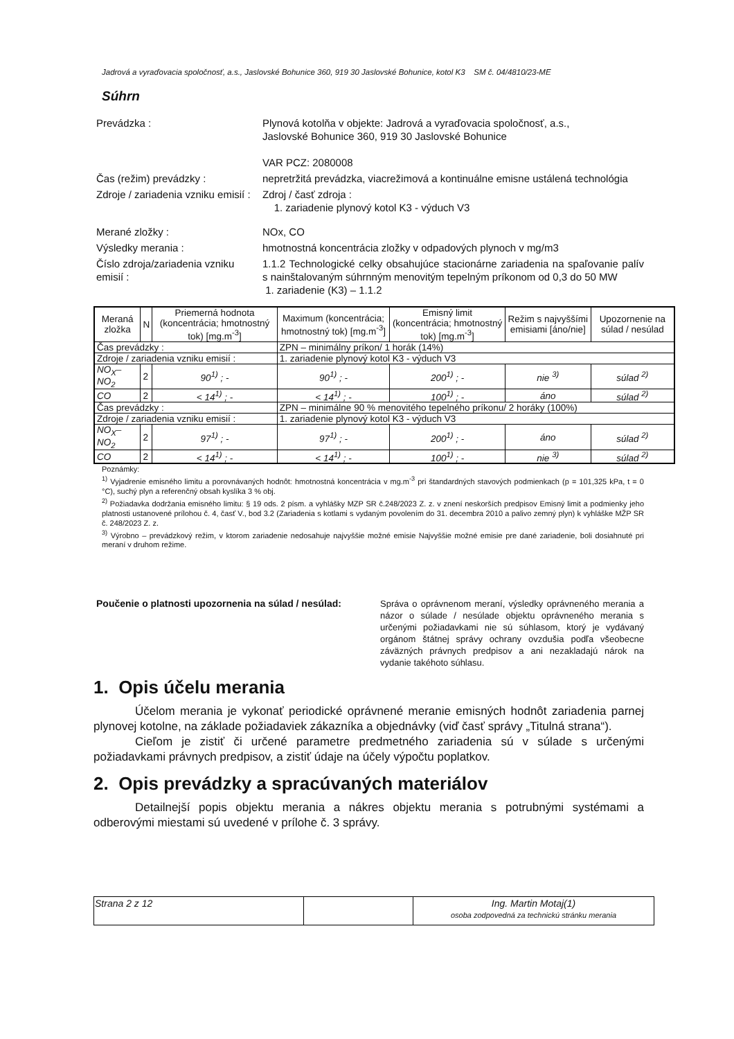Jadrová a vyraďovacia spoločnosť, a.s., Jaslovské Bohunice 360, 919 30 Jaslovské Bohunice, kotol K3 SM č. 04/4810/23-ME
Súhrn
Prevádzka : Plynová kotolňa v objekte: Jadrová a vyraďovacia spoločnosť, a.s.,
Jaslovské Bohunice 360, 919 30 Jaslovské Bohunice
VAR PCZ: 2080008
Čas (režim) prevádzky : nepretržitá prevádzka, viacrežimová a kontinuálne emisne ustálená technológia
Zdroje / zariadenia vzniku emisií :
Zdroj / časť zdroja :
1. zariadenie plynový kotol K3 - výduch V3
Merané zložky : NOx, CO
Výsledky merania : hmotnostná koncentrácia zložky v odpadových plynoch v mg/m3
Číslo zdroja/zariadenia vzniku emisií :
1.1.2 Technologické celky obsahujúce stacionárne zariadenia na spaľovanie palív s nainštalovaným súhrnným menovitým tepelným príkonom od 0,3 do 50 MW
1. zariadenie (K3) – 1.1.2
| Meraná zložka | N | Priemerná hodnota (koncentrácia; hmotnostný tok) [mg.m<sup>-3</sup>] | Maximum (koncentrácia; hmotnostný tok) [mg.m<sup>-3</sup>] | Emisný limit (koncentrácia; hmotnostný tok) [mg.m<sup>-3</sup>] | Režim s najvyššími emisiami [áno/nie] | Upozornenie na súlad / nesúlad |
| --- | --- | --- | --- | --- | --- | --- |
| Čas prevádzky : | | | ZPN – minimálny príkon/ 1 horák (14%) | | | |
| Zdroje / zariadenia vzniku emisií : | | | 1. zariadenie plynový kotol K3 - výduch V3 | | | |
| NO<sub>X</sub>–NO<sub>2</sub> | 2 | 90<sup>1)</sup> ; - | 90<sup>1)</sup> ; - | 200<sup>1)</sup> ; - | nie <sup>3)</sup> | súlad <sup>2)</sup> |
| CO | 2 | < 14<sup>1)</sup> ; - | < 14<sup>1)</sup> ; - | 100<sup>1)</sup> ; - | áno | súlad <sup>2)</sup> |
| Čas prevádzky : | | | ZPN – minimálne 90 % menovitého tepelného príkonu/ 2 horáky (100%) | | | |
| Zdroje / zariadenia vzniku emisií : | | | 1. zariadenie plynový kotol K3 - výduch V3 | | | |
| NO<sub>X</sub>–NO<sub>2</sub> | 2 | 97<sup>1)</sup> ; - | 97<sup>1)</sup> ; - | 200<sup>1)</sup> ; - | áno | súlad <sup>2)</sup> |
| CO | 2 | < 14<sup>1)</sup> ; - | < 14<sup>1)</sup> ; - | 100<sup>1)</sup> ; - | nie <sup>3)</sup> | súlad <sup>2)</sup> |
Poznámky:
<sup>1)</sup> Vyjadrenie emisného limitu a porovnávaných hodnôt: hmotnostná koncentrácia v mg.m<sup>-3</sup> pri štandardných stavových podmienkach (p = 101,325 kPa, t = 0 °C), suchý plyn a referenčný obsah kyslíka 3 % obj.
<sup>2)</sup> Požiadavka dodržania emisného limitu: § 19 ods. 2 písm. a vyhlášky MZP SR č.248/2023 Z. z. v znení neskorších predpisov Emisný limit a podmienky jeho platnosti ustanovené prílohou č. 4, časť V., bod 3.2 (Zariadenia s kotlami s vydaným povolením do 31. decembra 2010 a palivo zemný plyn) k vyhláške MŽP SR č. 248/2023 Z. z.
<sup>3)</sup> Výrobno – prevádzkový režim, v ktorom zariadenie nedosahuje najvyššie možné emisie Najvyššie možné emisie pre dané zariadenie, boli dosiahnuté pri meraní v druhom režime.
Poučenie o platnosti upozornenia na súlad / nesúlad:
Správa o oprávnenom meraní, výsledky oprávneného merania a názor o súlade / nesúlade objektu oprávneného merania s určenými požiadavkami nie sú súhlasom, ktorý je vydávaný orgánom štátnej správy ochrany ovzdušia podľa všeobecne záväzných právnych predpisov a ani nezakladajú nárok na vydanie takéhoto súhlasu.
1. Opis účelu merania
Účelom merania je vykonať periodické oprávnené meranie emisných hodnôt zariadenia parnej plynovej kotolne, na základe požiadaviek zákazníka a objednávky (viď časť správy „Titulná strana“).
Cieľom je zistiť či určené parametre predmetného zariadenia sú v súlade s určenými požiadavkami právnych predpisov, a zistiť údaje na účely výpočtu poplatkov.
2. Opis prevádzky a spracúvaných materiálov
Detailnejší popis objektu merania a nákres objektu merania s potrubnými systémami a odberovými miestami sú uvedené v prílohe č. 3 správy.
| Strana 2 z 12 | | Ing. Martin Motaj(1) osoba zodpovedná za technickú stránku merania |